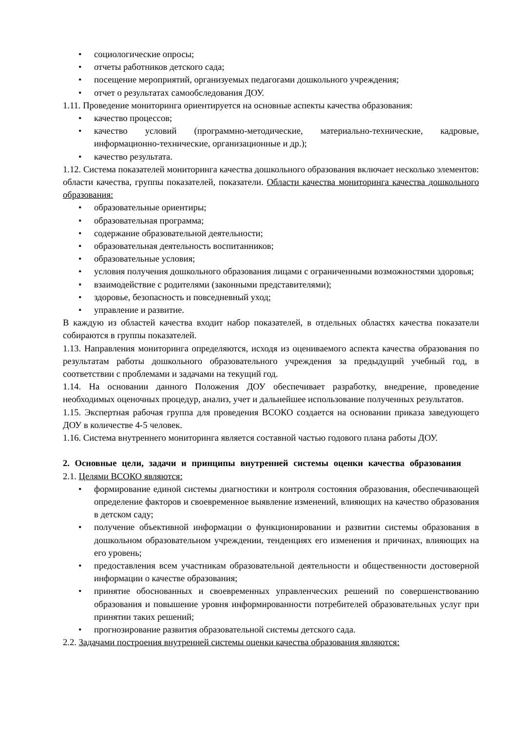• социологические опросы;
• отчеты работников детского сада;
• посещение мероприятий, организуемых педагогами дошкольного учреждения;
• отчет о результатах самообследования ДОУ.
1.11. Проведение мониторинга ориентируется на основные аспекты качества образования:
• качество процессов;
• качество условий (программно-методические, материально-технические, кадровые, информационно-технические, организационные и др.);
• качество результата.
1.12. Система показателей мониторинга качества дошкольного образования включает несколько элементов: области качества, группы показателей, показатели. Области качества мониторинга качества дошкольного образования:
• образовательные ориентиры;
• образовательная программа;
• содержание образовательной деятельности;
• образовательная деятельность воспитанников;
• образовательные условия;
• условия получения дошкольного образования лицами с ограниченными возможностями здоровья;
• взаимодействие с родителями (законными представителями);
• здоровье, безопасность и повседневный уход;
• управление и развитие.
В каждую из областей качества входит набор показателей, в отдельных областях качества показатели собираются в группы показателей.
1.13. Направления мониторинга определяются, исходя из оцениваемого аспекта качества образования по результатам работы дошкольного образовательного учреждения за предыдущий учебный год, в соответствии с проблемами и задачами на текущий год.
1.14. На основании данного Положения ДОУ обеспечивает разработку, внедрение, проведение необходимых оценочных процедур, анализ, учет и дальнейшее использование полученных результатов.
1.15. Экспертная рабочая группа для проведения ВСОКО создается на основании приказа заведующего ДОУ в количестве 4-5 человек.
1.16. Система внутреннего мониторинга является составной частью годового плана работы ДОУ.
2. Основные цели, задачи и принципы внутренней системы оценки качества образования
2.1. Целями ВСОКО являются:
• формирование единой системы диагностики и контроля состояния образования, обеспечивающей определение факторов и своевременное выявление изменений, влияющих на качество образования в детском саду;
• получение объективной информации о функционировании и развитии системы образования в дошкольном образовательном учреждении, тенденциях его изменения и причинах, влияющих на его уровень;
• предоставления всем участникам образовательной деятельности и общественности достоверной информации о качестве образования;
• принятие обоснованных и своевременных управленческих решений по совершенствованию образования и повышение уровня информированности потребителей образовательных услуг при принятии таких решений;
• прогнозирование развития образовательной системы детского сада.
2.2. Задачами построения внутренней системы оценки качества образования являются: